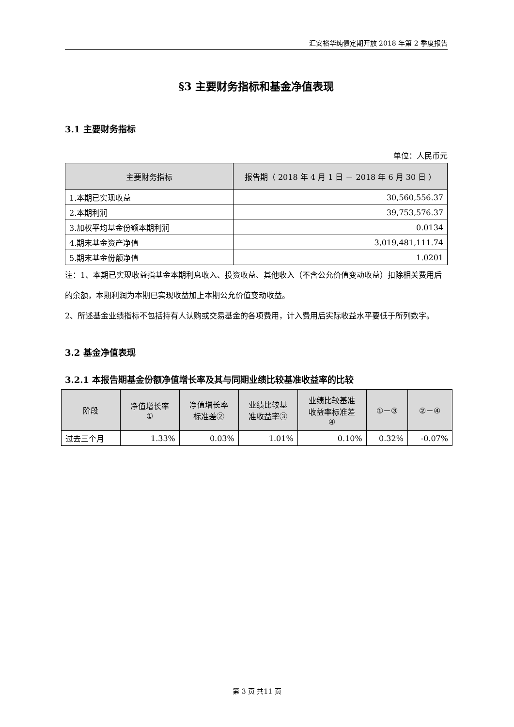汇安裕华纯债定期开放 2018 年第 2 季度报告
§3 主要财务指标和基金净值表现
3.1 主要财务指标
单位：人民币元
| 主要财务指标 | 报告期（ 2018 年 4 月 1 日 － 2018 年 6 月 30 日 ） |
| --- | --- |
| 1.本期已实现收益 | 30,560,556.37 |
| 2.本期利润 | 39,753,576.37 |
| 3.加权平均基金份额本期利润 | 0.0134 |
| 4.期末基金资产净值 | 3,019,481,111.74 |
| 5.期末基金份额净值 | 1.0201 |
注：1、本期已实现收益指基金本期利息收入、投资收益、其他收入（不含公允价值变动收益）扣除相关费用后的余额，本期利润为本期已实现收益加上本期公允价值变动收益。
2、所述基金业绩指标不包括持有人认购或交易基金的各项费用，计入费用后实际收益水平要低于所列数字。
3.2 基金净值表现
3.2.1 本报告期基金份额净值增长率及其与同期业绩比较基准收益率的比较
| 阶段 | 净值增长率 ① | 净值增长率 标准差② | 业绩比较基 准收益率③ | 业绩比较基准 收益率标准差 ④ | ①－③ | ②－④ |
| --- | --- | --- | --- | --- | --- | --- |
| 过去三个月 | 1.33% | 0.03% | 1.01% | 0.10% | 0.32% | -0.07% |
第 3 页 共11 页